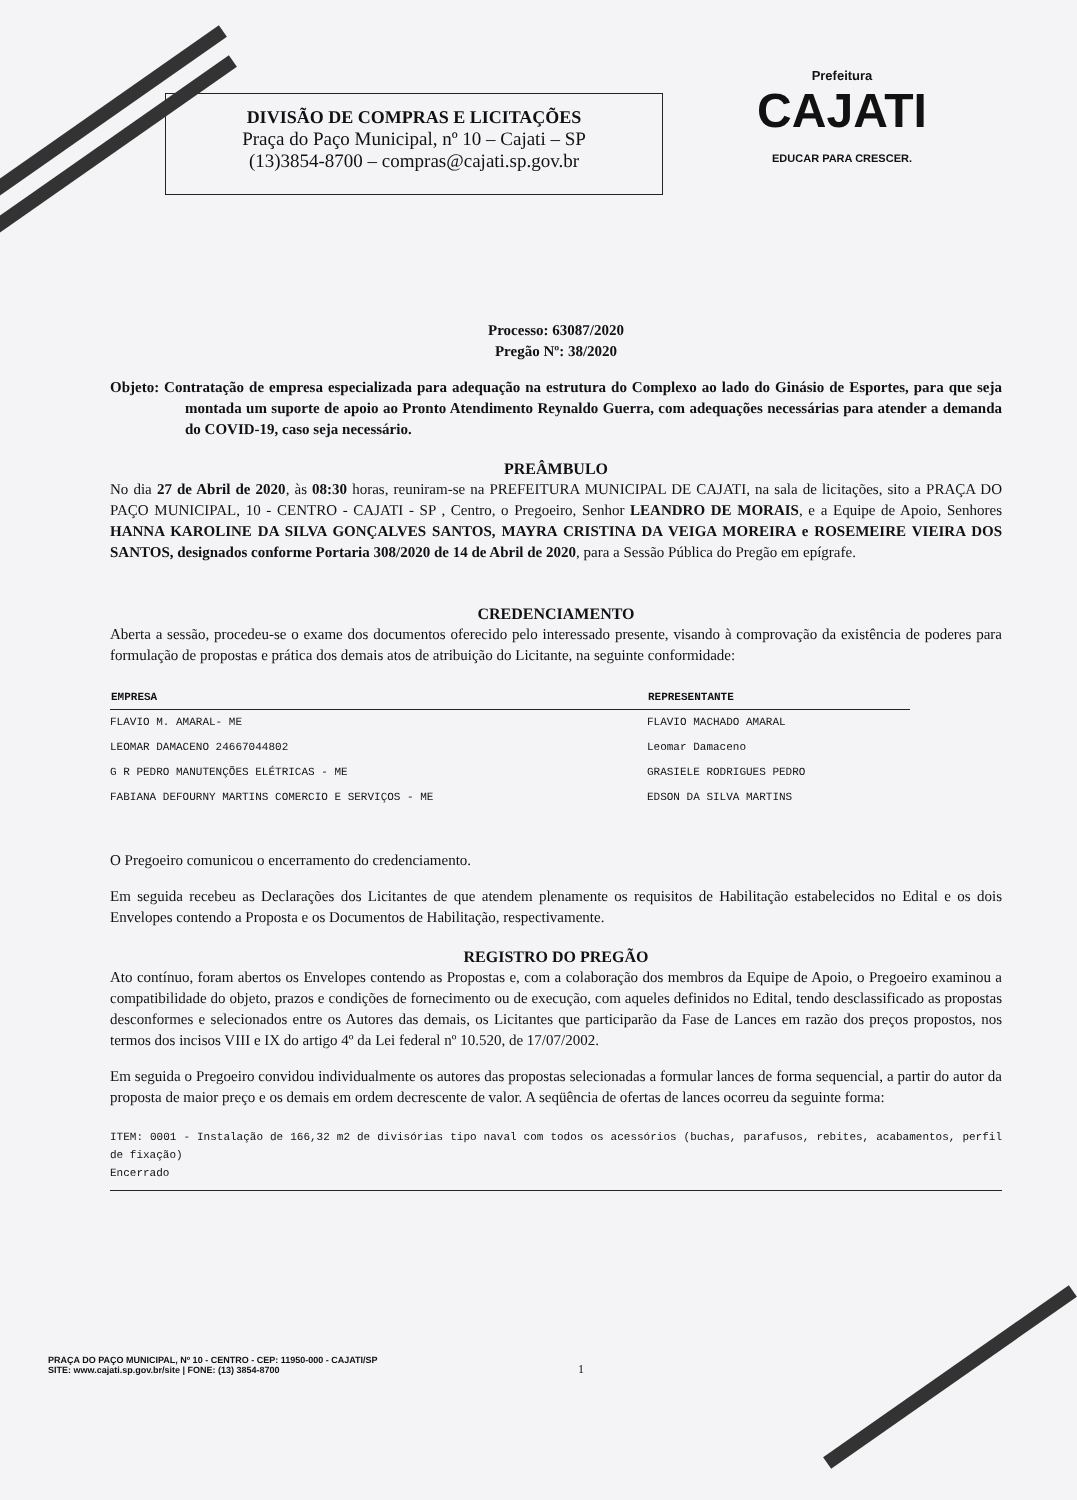DIVISÃO DE COMPRAS E LICITAÇÕES
Praça do Paço Municipal, nº 10 – Cajati – SP
(13)3854-8700 – compras@cajati.sp.gov.br
Prefeitura
CAJATI
EDUCAR PARA CRESCER.
Processo: 63087/2020
Pregão Nº: 38/2020
Objeto: Contratação de empresa especializada para adequação na estrutura do Complexo ao lado do Ginásio de Esportes, para que seja montada um suporte de apoio ao Pronto Atendimento Reynaldo Guerra, com adequações necessárias para atender a demanda do COVID-19, caso seja necessário.
PREÂMBULO
No dia 27 de Abril de 2020, às 08:30 horas, reuniram-se na PREFEITURA MUNICIPAL DE CAJATI, na sala de licitações, sito a PRAÇA DO PAÇO MUNICIPAL, 10 - CENTRO - CAJATI - SP , Centro, o Pregoeiro, Senhor LEANDRO DE MORAIS, e a Equipe de Apoio, Senhores HANNA KAROLINE DA SILVA GONÇALVES SANTOS, MAYRA CRISTINA DA VEIGA MOREIRA e ROSEMEIRE VIEIRA DOS SANTOS, designados conforme Portaria 308/2020 de 14 de Abril de 2020, para a Sessão Pública do Pregão em epígrafe.
CREDENCIAMENTO
Aberta a sessão, procedeu-se o exame dos documentos oferecido pelo interessado presente, visando à comprovação da existência de poderes para formulação de propostas e prática dos demais atos de atribuição do Licitante, na seguinte conformidade:
| EMPRESA | REPRESENTANTE |
| --- | --- |
| FLAVIO M. AMARAL- ME | FLAVIO MACHADO AMARAL |
| LEOMAR DAMACENO 24667044802 | Leomar Damaceno |
| G R PEDRO MANUTENÇÕES ELÉTRICAS - ME | GRASIELE RODRIGUES PEDRO |
| FABIANA DEFOURNY MARTINS COMERCIO E SERVIÇOS - ME | EDSON DA SILVA MARTINS |
O Pregoeiro comunicou o encerramento do credenciamento.
Em seguida recebeu as Declarações dos Licitantes de que atendem plenamente os requisitos de Habilitação estabelecidos no Edital e os dois Envelopes contendo a Proposta e os Documentos de Habilitação, respectivamente.
REGISTRO DO PREGÃO
Ato contínuo, foram abertos os Envelopes contendo as Propostas e, com a colaboração dos membros da Equipe de Apoio, o Pregoeiro examinou a compatibilidade do objeto, prazos e condições de fornecimento ou de execução, com aqueles definidos no Edital, tendo desclassificado as propostas desconformes e selecionados entre os Autores das demais, os Licitantes que participarão da Fase de Lances em razão dos preços propostos, nos termos dos incisos VIII e IX do artigo 4º da Lei federal nº 10.520, de 17/07/2002.
Em seguida o Pregoeiro convidou individualmente os autores das propostas selecionadas a formular lances de forma sequencial, a partir do autor da proposta de maior preço e os demais em ordem decrescente de valor. A seqüência de ofertas de lances ocorreu da seguinte forma:
ITEM: 0001 - Instalação de 166,32 m2 de divisórias tipo naval com todos os acessórios (buchas, parafusos, rebites, acabamentos, perfil de fixação)
Encerrado
PRAÇA DO PAÇO MUNICIPAL, Nº 10 - CENTRO - CEP: 11950-000 - CAJATI/SP
SITE: www.cajati.sp.gov.br/site | FONE: (13) 3854-8700
1